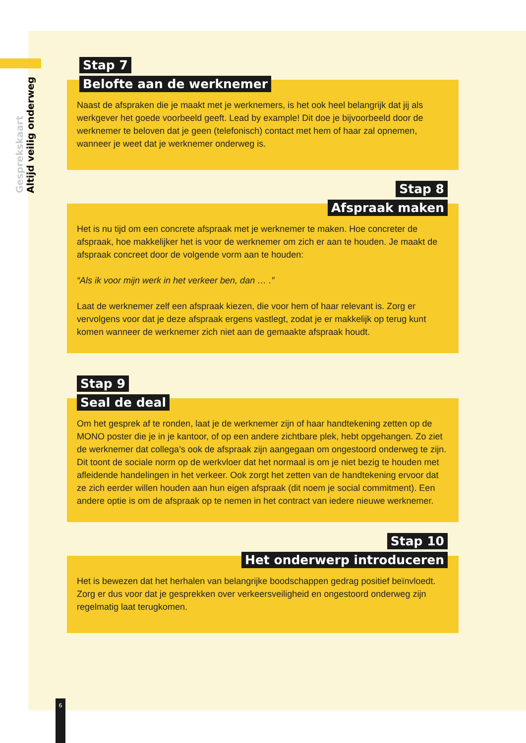Gesprekskaart
Altijd veilig onderweg
Stap 7
Belofte aan de werknemer
Naast de afspraken die je maakt met je werknemers, is het ook heel belangrijk dat jij als werkgever het goede voorbeeld geeft. Lead by example! Dit doe je bijvoorbeeld door de werknemer te beloven dat je geen (telefonisch) contact met hem of haar zal opnemen, wanneer je weet dat je werknemer onderweg is.
Stap 8
Afspraak maken
Het is nu tijd om een concrete afspraak met je werknemer te maken. Hoe concreter de afspraak, hoe makkelijker het is voor de werknemer om zich er aan te houden. Je maakt de afspraak concreet door de volgende vorm aan te houden:
“Als ik voor mijn werk in het verkeer ben, dan … .”
Laat de werknemer zelf een afspraak kiezen, die voor hem of haar relevant is. Zorg er vervolgens voor dat je deze afspraak ergens vastlegt, zodat je er makkelijk op terug kunt komen wanneer de werknemer zich niet aan de gemaakte afspraak houdt.
Stap 9
Seal de deal
Om het gesprek af te ronden, laat je de werknemer zijn of haar handtekening zetten op de MONO poster die je in je kantoor, of op een andere zichtbare plek, hebt opgehangen. Zo ziet de werknemer dat collega’s ook de afspraak zijn aangegaan om ongestoord onderweg te zijn. Dit toont de sociale norm op de werkvloer dat het normaal is om je niet bezig te houden met afleidende handelingen in het verkeer. Ook zorgt het zetten van de handtekening ervoor dat ze zich eerder willen houden aan hun eigen afspraak (dit noem je social commitment). Een andere optie is om de afspraak op te nemen in het contract van iedere nieuwe werknemer.
Stap 10
Het onderwerp introduceren
Het is bewezen dat het herhalen van belangrijke boodschappen gedrag positief beïnvloedt. Zorg er dus voor dat je gesprekken over verkeersveiligheid en ongestoord onderweg zijn regelmatig laat terugkomen.
6